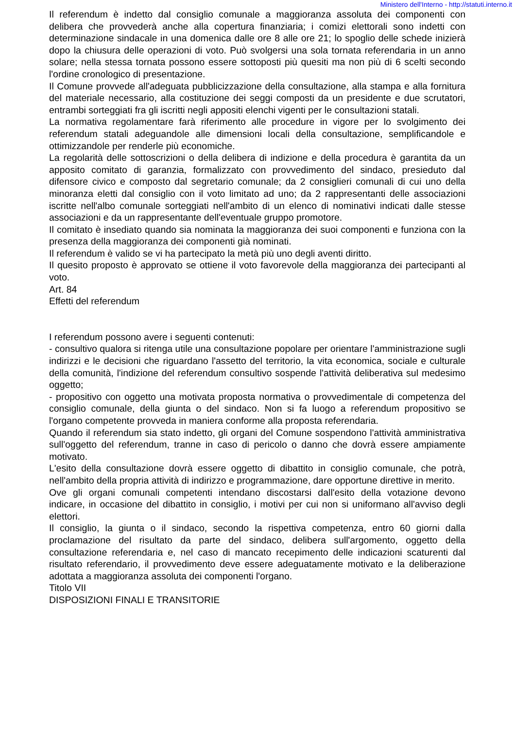Ministero dell'Interno - http://statuti.interno.it
Il referendum è indetto dal consiglio comunale a maggioranza assoluta dei componenti con delibera che provvederà anche alla copertura finanziaria; i comizi elettorali sono indetti con determinazione sindacale in una domenica dalle ore 8 alle ore 21; lo spoglio delle schede inizierà dopo la chiusura delle operazioni di voto. Può svolgersi una sola tornata referendaria in un anno solare; nella stessa tornata possono essere sottoposti più quesiti ma non più di 6 scelti secondo l'ordine cronologico di presentazione.
Il Comune provvede all'adeguata pubblicizzazione della consultazione, alla stampa e alla fornitura del materiale necessario, alla costituzione dei seggi composti da un presidente e due scrutatori, entrambi sorteggiati fra gli iscritti negli appositi elenchi vigenti per le consultazioni statali.
La normativa regolamentare farà riferimento alle procedure in vigore per lo svolgimento dei referendum statali adeguandole alle dimensioni locali della consultazione, semplificandole e ottimizzandole per renderle più economiche.
La regolarità delle sottoscrizioni o della delibera di indizione e della procedura è garantita da un apposito comitato di garanzia, formalizzato con provvedimento del sindaco, presieduto dal difensore civico e composto dal segretario comunale; da 2 consiglieri comunali di cui uno della minoranza eletti dal consiglio con il voto limitato ad uno; da 2 rappresentanti delle associazioni iscritte nell'albo comunale sorteggiati nell'ambito di un elenco di nominativi indicati dalle stesse associazioni e da un rappresentante dell'eventuale gruppo promotore.
Il comitato è insediato quando sia nominata la maggioranza dei suoi componenti e funziona con la presenza della maggioranza dei componenti già nominati.
Il referendum è valido se vi ha partecipato la metà più uno degli aventi diritto.
Il quesito proposto è approvato se ottiene il voto favorevole della maggioranza dei partecipanti al voto.
Art. 84
Effetti del referendum
I referendum possono avere i seguenti contenuti:
- consultivo qualora si ritenga utile una consultazione popolare per orientare l'amministrazione sugli indirizzi e le decisioni che riguardano l'assetto del territorio, la vita economica, sociale e culturale della comunità, l'indizione del referendum consultivo sospende l'attività deliberativa sul medesimo oggetto;
- propositivo con oggetto una motivata proposta normativa o provvedimentale di competenza del consiglio comunale, della giunta o del sindaco. Non si fa luogo a referendum propositivo se l'organo competente provveda in maniera conforme alla proposta referendaria.
Quando il referendum sia stato indetto, gli organi del Comune sospendono l'attività amministrativa sull'oggetto del referendum, tranne in caso di pericolo o danno che dovrà essere ampiamente motivato.
L'esito della consultazione dovrà essere oggetto di dibattito in consiglio comunale, che potrà, nell'ambito della propria attività di indirizzo e programmazione, dare opportune direttive in merito.
Ove gli organi comunali competenti intendano discostarsi dall'esito della votazione devono indicare, in occasione del dibattito in consiglio, i motivi per cui non si uniformano all'avviso degli elettori.
Il consiglio, la giunta o il sindaco, secondo la rispettiva competenza, entro 60 giorni dalla proclamazione del risultato da parte del sindaco, delibera sull'argomento, oggetto della consultazione referendaria e, nel caso di mancato recepimento delle indicazioni scaturenti dal risultato referendario, il provvedimento deve essere adeguatamente motivato e la deliberazione adottata a maggioranza assoluta dei componenti l'organo.
Titolo VII
DISPOSIZIONI FINALI E TRANSITORIE